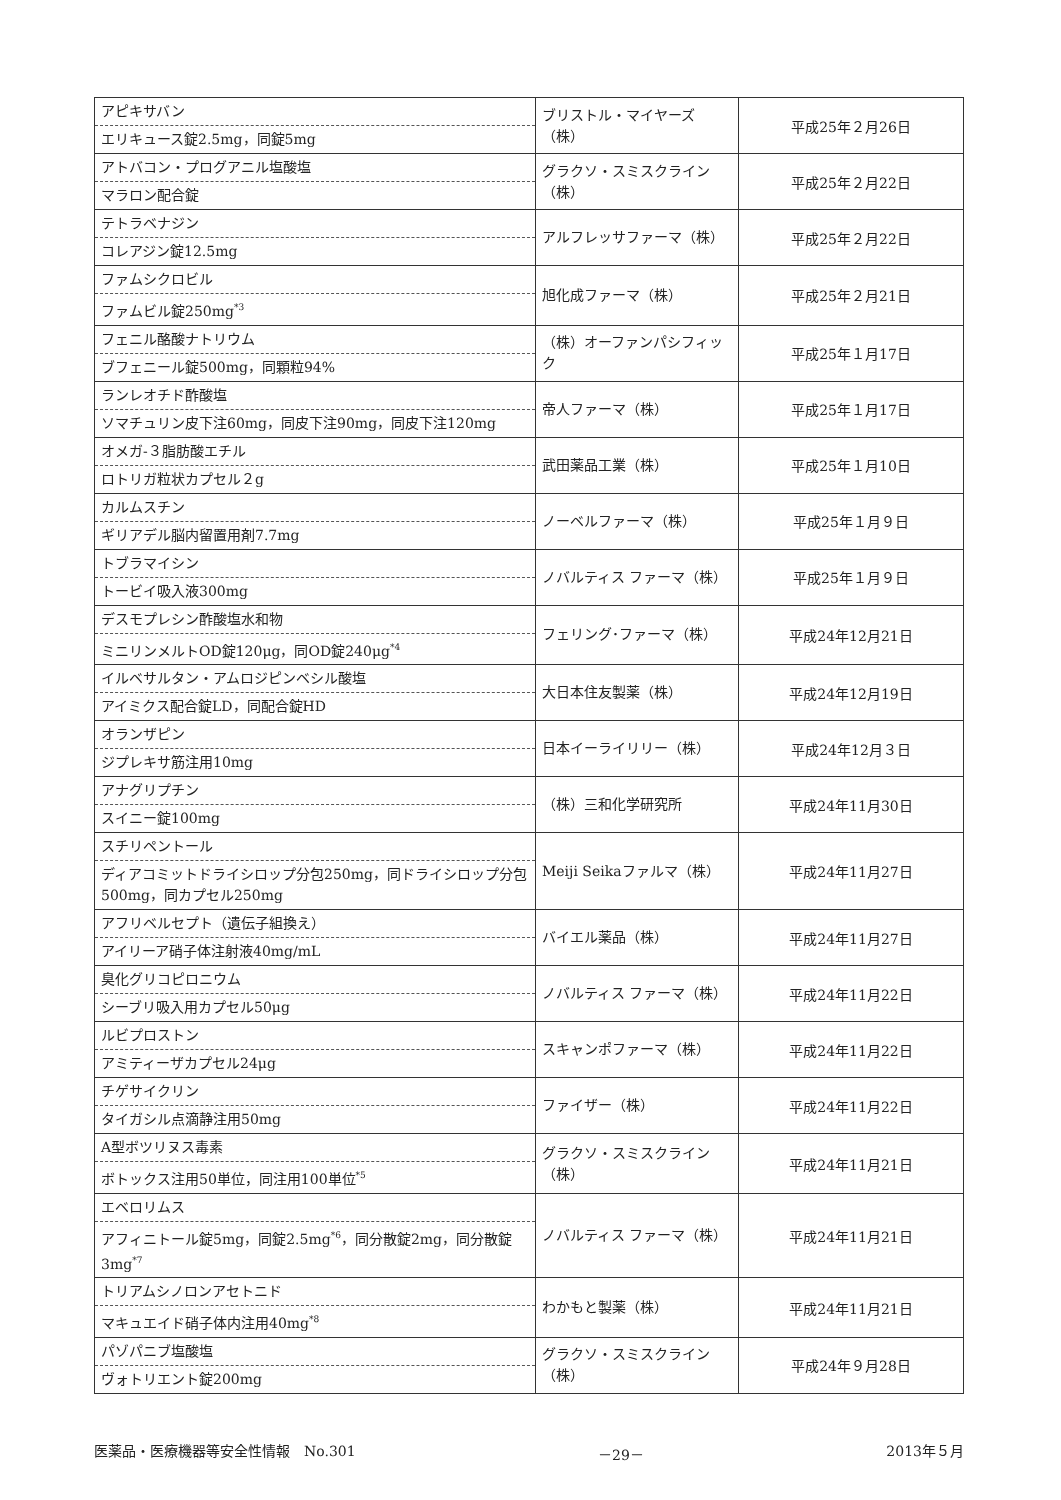| アピキサバン エリキュース錠2.5mg，同錠5mg | ブリストル・マイヤーズ（株） | 平成25年２月26日 |
| アトバコン・プログアニル塩酸塩 マラロン配合錠 | グラクソ・スミスクライン（株） | 平成25年２月22日 |
| テトラベナジン コレアジン錠12.5mg | アルフレッサファーマ（株） | 平成25年２月22日 |
| ファムシクロビル ファムビル錠250mg<sup>*3</sup> | 旭化成ファーマ（株） | 平成25年２月21日 |
| フェニル酪酸ナトリウム ブフェニール錠500mg，同顆粒94% | （株）オーファンパシフィック | 平成25年１月17日 |
| ランレオチド酢酸塩 ソマチュリン皮下注60mg，同皮下注90mg，同皮下注120mg | 帝人ファーマ（株） | 平成25年１月17日 |
| オメガ-３脂肪酸エチル ロトリガ粒状カプセル２g | 武田薬品工業（株） | 平成25年１月10日 |
| カルムスチン ギリアデル脳内留置用剤7.7mg | ノーベルファーマ（株） | 平成25年１月９日 |
| トブラマイシン トービイ吸入液300mg | ノバルティス ファーマ（株） | 平成25年１月９日 |
| デスモプレシン酢酸塩水和物 ミニリンメルトOD錠120μg，同OD錠240μg<sup>*4</sup> | フェリング･ファーマ（株） | 平成24年12月21日 |
| イルベサルタン・アムロジピンベシル酸塩 アイミクス配合錠LD，同配合錠HD | 大日本住友製薬（株） | 平成24年12月19日 |
| オランザピン ジプレキサ筋注用10mg | 日本イーライリリー（株） | 平成24年12月３日 |
| アナグリプチン スイニー錠100mg | （株）三和化学研究所 | 平成24年11月30日 |
| スチリペントール ディアコミットドライシロップ分包250mg，同ドライシロップ分包500mg，同カプセル250mg | Meiji Seikaファルマ（株） | 平成24年11月27日 |
| アフリベルセプト（遺伝子組換え） アイリーア硝子体注射液40mg/mL | バイエル薬品（株） | 平成24年11月27日 |
| 臭化グリコピロニウム シーブリ吸入用カプセル50μg | ノバルティス ファーマ（株） | 平成24年11月22日 |
| ルビプロストン アミティーザカプセル24μg | スキャンポファーマ（株） | 平成24年11月22日 |
| チゲサイクリン タイガシル点滴静注用50mg | ファイザー（株） | 平成24年11月22日 |
| A型ボツリヌス毒素 ボトックス注用50単位，同注用100単位<sup>*5</sup> | グラクソ・スミスクライン（株） | 平成24年11月21日 |
| エベロリムス アフィニトール錠5mg，同錠2.5mg<sup>*6</sup>，同分散錠2mg，同分散錠3mg<sup>*7</sup> | ノバルティス ファーマ（株） | 平成24年11月21日 |
| トリアムシノロンアセトニド マキュエイド硝子体内注用40mg<sup>*8</sup> | わかもと製薬（株） | 平成24年11月21日 |
| パゾパニブ塩酸塩 ヴォトリエント錠200mg | グラクソ・スミスクライン（株） | 平成24年９月28日 |
医薬品・医療機器等安全性情報　No.301 －29－ 2013年５月